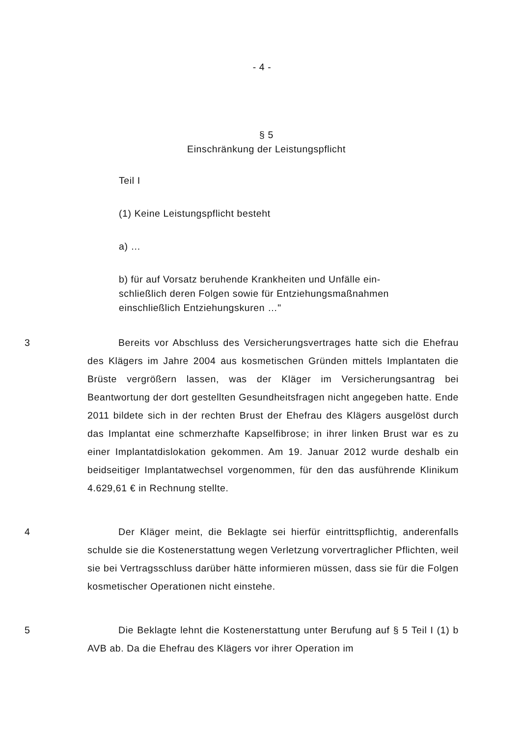- 4 -
§ 5
Einschränkung der Leistungspflicht
Teil I
(1) Keine Leistungspflicht besteht
a) …
b) für auf Vorsatz beruhende Krankheiten und Unfälle ein­schließlich deren Folgen sowie für Entziehungsmaßnah­men einschließlich Entziehungskuren …"
3 Bereits vor Abschluss des Versicherungsvertrages hatte sich die Ehefrau des Klägers im Jahre 2004 aus kosmetischen Gründen mittels Implantaten die Brüste vergrößern lassen, was der Kläger im Versiche­rungsantrag bei Beantwortung der dort gestellten Gesundheitsfragen nicht angegeben hatte. Ende 2011 bildete sich in der rechten Brust der Ehefrau des Klägers ausgelöst durch das Implantat eine schmerzhafte Kapselfibrose; in ihrer linken Brust war es zu einer Implantatdislokation gekommen. Am 19. Januar 2012 wurde deshalb ein beidseitiger Implan­tatwechsel vorgenommen, für den das ausführende Klinikum 4.629,61 € in Rechnung stellte.
4 Der Kläger meint, die Beklagte sei hierfür eintrittspflichtig, ande­renfalls schulde sie die Kostenerstattung wegen Verletzung vorvertragli­cher Pflichten, weil sie bei Vertragsschluss darüber hätte informieren müssen, dass sie für die Folgen kosmetischer Operationen nicht einste­he.
5 Die Beklagte lehnt die Kostenerstattung unter Berufung auf § 5 Teil I (1) b AVB ab. Da die Ehefrau des Klägers vor ihrer Operation im